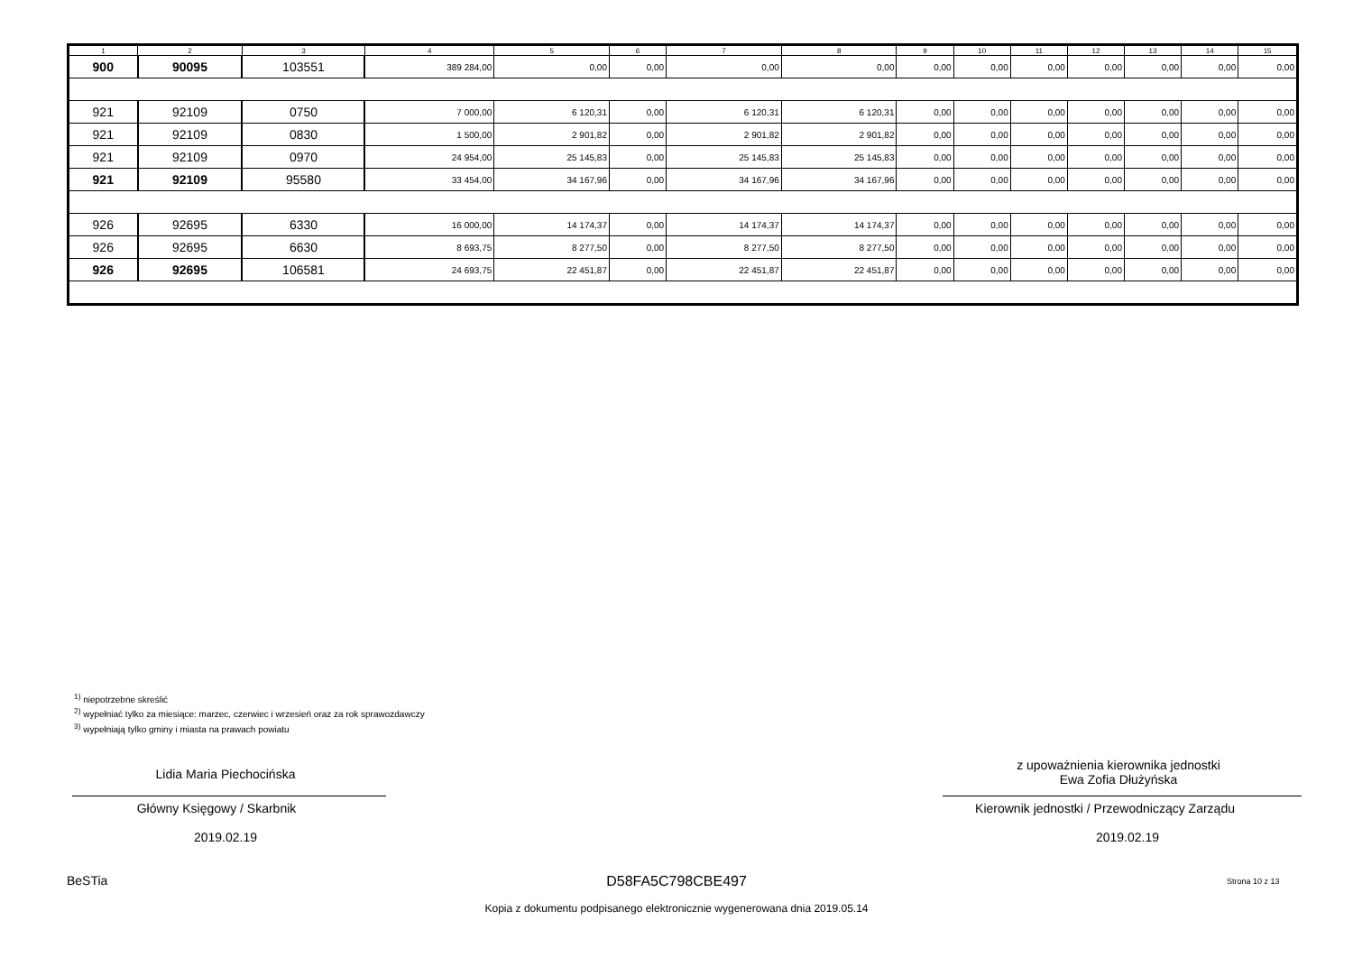| 1 | 2 | 3 | 4 | 5 | 6 | 7 | 8 | 9 | 10 | 11 | 12 | 13 | 14 | 15 |
| --- | --- | --- | --- | --- | --- | --- | --- | --- | --- | --- | --- | --- | --- | --- |
| 900 | 90095 | 103551 | 389 284,00 | 0,00 | 0,00 | 0,00 | 0,00 | 0,00 | 0,00 | 0,00 | 0,00 | 0,00 | 0,00 | 0,00 |
| 921 | 92109 | 0750 | 7 000,00 | 6 120,31 | 0,00 | 6 120,31 | 6 120,31 | 0,00 | 0,00 | 0,00 | 0,00 | 0,00 | 0,00 | 0,00 |
| 921 | 92109 | 0830 | 1 500,00 | 2 901,82 | 0,00 | 2 901,82 | 2 901,82 | 0,00 | 0,00 | 0,00 | 0,00 | 0,00 | 0,00 | 0,00 |
| 921 | 92109 | 0970 | 24 954,00 | 25 145,83 | 0,00 | 25 145,83 | 25 145,83 | 0,00 | 0,00 | 0,00 | 0,00 | 0,00 | 0,00 | 0,00 |
| 921 | 92109 | 95580 | 33 454,00 | 34 167,96 | 0,00 | 34 167,96 | 34 167,96 | 0,00 | 0,00 | 0,00 | 0,00 | 0,00 | 0,00 | 0,00 |
| 926 | 92695 | 6330 | 16 000,00 | 14 174,37 | 0,00 | 14 174,37 | 14 174,37 | 0,00 | 0,00 | 0,00 | 0,00 | 0,00 | 0,00 | 0,00 |
| 926 | 92695 | 6630 | 8 693,75 | 8 277,50 | 0,00 | 8 277,50 | 8 277,50 | 0,00 | 0,00 | 0,00 | 0,00 | 0,00 | 0,00 | 0,00 |
| 926 | 92695 | 106581 | 24 693,75 | 22 451,87 | 0,00 | 22 451,87 | 22 451,87 | 0,00 | 0,00 | 0,00 | 0,00 | 0,00 | 0,00 | 0,00 |
<sup>1)</sup> niepotrzebne skreślić
<sup>2)</sup> wypełniać tylko za miesiące: marzec, czerwiec i wrzesień oraz za rok sprawozdawczy
<sup>3)</sup> wypełniają tylko gminy i miasta na prawach powiatu
Lidia Maria Piechocińska
Główny Księgowy / Skarbnik
2019.02.19
z upoważnienia kierownika jednostki
Ewa Zofia Dłużyńska
Kierownik jednostki / Przewodniczący Zarządu
2019.02.19
BeSTia D58FA5C798CBE497 Strona 10 z 13
Kopia z dokumentu podpisanego elektronicznie wygenerowana dnia 2019.05.14